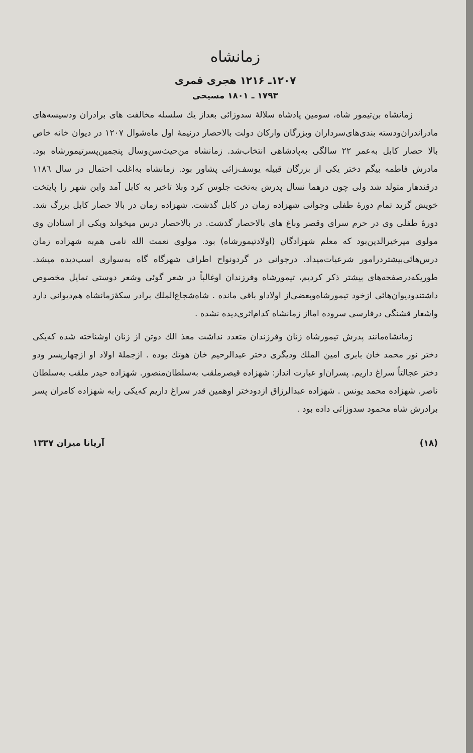زمانشاه
۱۲۰۷ـ ۱۲۱۶ هجری قمری
۱۷۹۳ ـ ۱۸۰۱ مسیحی
زمانشاه بن‌تیمور شاه، سومین پادشاه سلالهٔ سدوزائی بعداز یك سلسله مخالفت های برادران ودسیسه‌های مادراندران‌ودسته بندی‌های‌سرداران وبزرگان وارکان دولت بالاحصار درنیمهٔ اول ماه‌شوال ۱۲۰۷ در دیوان خانه خاص بالا حصار کابل به‌عمر ۲۲ سالگی به‌پادشاهی انتخاب‌شد. زمانشاه من‌حیث‌سن‌وسال پنجمین‌پسرتیمورشاه بود. مادرش فاطمه بیگم دختر یکی از بزرگان قبیله یوسف‌زائی پشاور بود. زمانشاه به‌اغلب احتمال در سال ۱۱۸٦ درقندهار متولد شد ولی چون درهما نسال پدرش به‌تخت جلوس کرد وبلا تاخیر به کابل آمد واین شهر را پایتخت خویش گزید تمام دورهٔ طفلی وجوانی شهزاده زمان در کابل گذشت. شهزاده زمان در بالا حصار کابل بزرگ شد. دورهٔ طفلی وی در حرم سرای وقصر وباغ های بالاحصار گذشت. در بالاحصار درس میخواند ویکی از استادان وی مولوی میرخیرالدین‌بود که معلم شهزادگان (اولادتیمورشاه) بود. مولوی نعمت الله نامی هم‌به شهزاده زمان درس‌هائی‌بیشتردرامور شرعیات‌میداد. درجوانی در گردونواح اطراف شهرگاه گاه به‌سواری اسپ‌دیده میشد. طوریکه‌درصفحه‌های بیشتر ذکر کردیم، تیمورشاه وفرزندان اوغالباً در شعر گوئی وشعر دوستی تمایل مخصوص داشتندودیوان‌هائی ازخود تیمورشاه‌وبعضی‌از اولاداو باقی مانده . شاه‌شجاع‌الملك برادر سکهٔ‌زمانشاه هم‌دیوانی دارد واشعار قشنگی درفارسی سروده امااز زمانشاه کدام‌اثری‌دیده نشده .
زمانشاه‌مانند پدرش تیمورشاه زنان وفرزندان متعدد نداشت معذ الك دوتن از زنان اوشناخته شده که‌یکی دختر نور محمد خان بابری امین الملك ودیگری دختر عبدالرحیم خان هوتك بوده . ازجملهٔ اولاد او ازچهارپسر ودو دختر عجالتاً سراغ داریم. پسران‌او عبارت انداز: شهزاده قیصرملقب به‌سلطان‌منصور. شهزاده حیدر ملقب به‌سلطان ناصر. شهزاده محمد یونس . شهزاده عبدالرزاق ازدودختر اوهمین قدر سراغ داریم که‌یکی رابه شهزاده کامران پسر برادرش شاه محمود سدوزائی داده بود .
(۱۸) آریانا میزان ۱۳۳۷